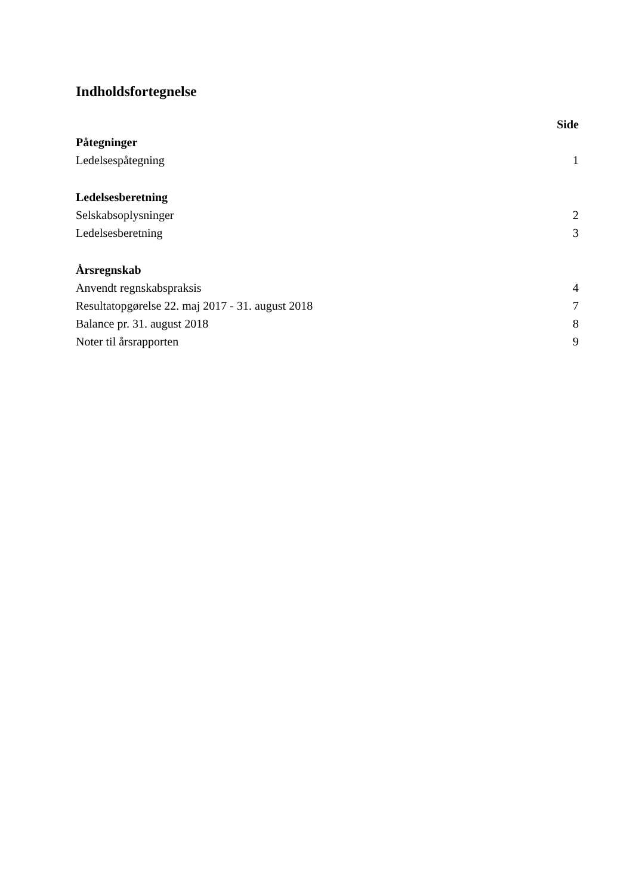Indholdsfortegnelse
| | Side |
| Påtegninger | |
| Ledelsespåtegning | 1 |
| Ledelsesberetning | |
| Selskabsoplysninger | 2 |
| Ledelsesberetning | 3 |
| Årsregnskab | |
| Anvendt regnskabspraksis | 4 |
| Resultatopgørelse 22. maj 2017 - 31. august 2018 | 7 |
| Balance pr. 31. august 2018 | 8 |
| Noter til årsrapporten | 9 |